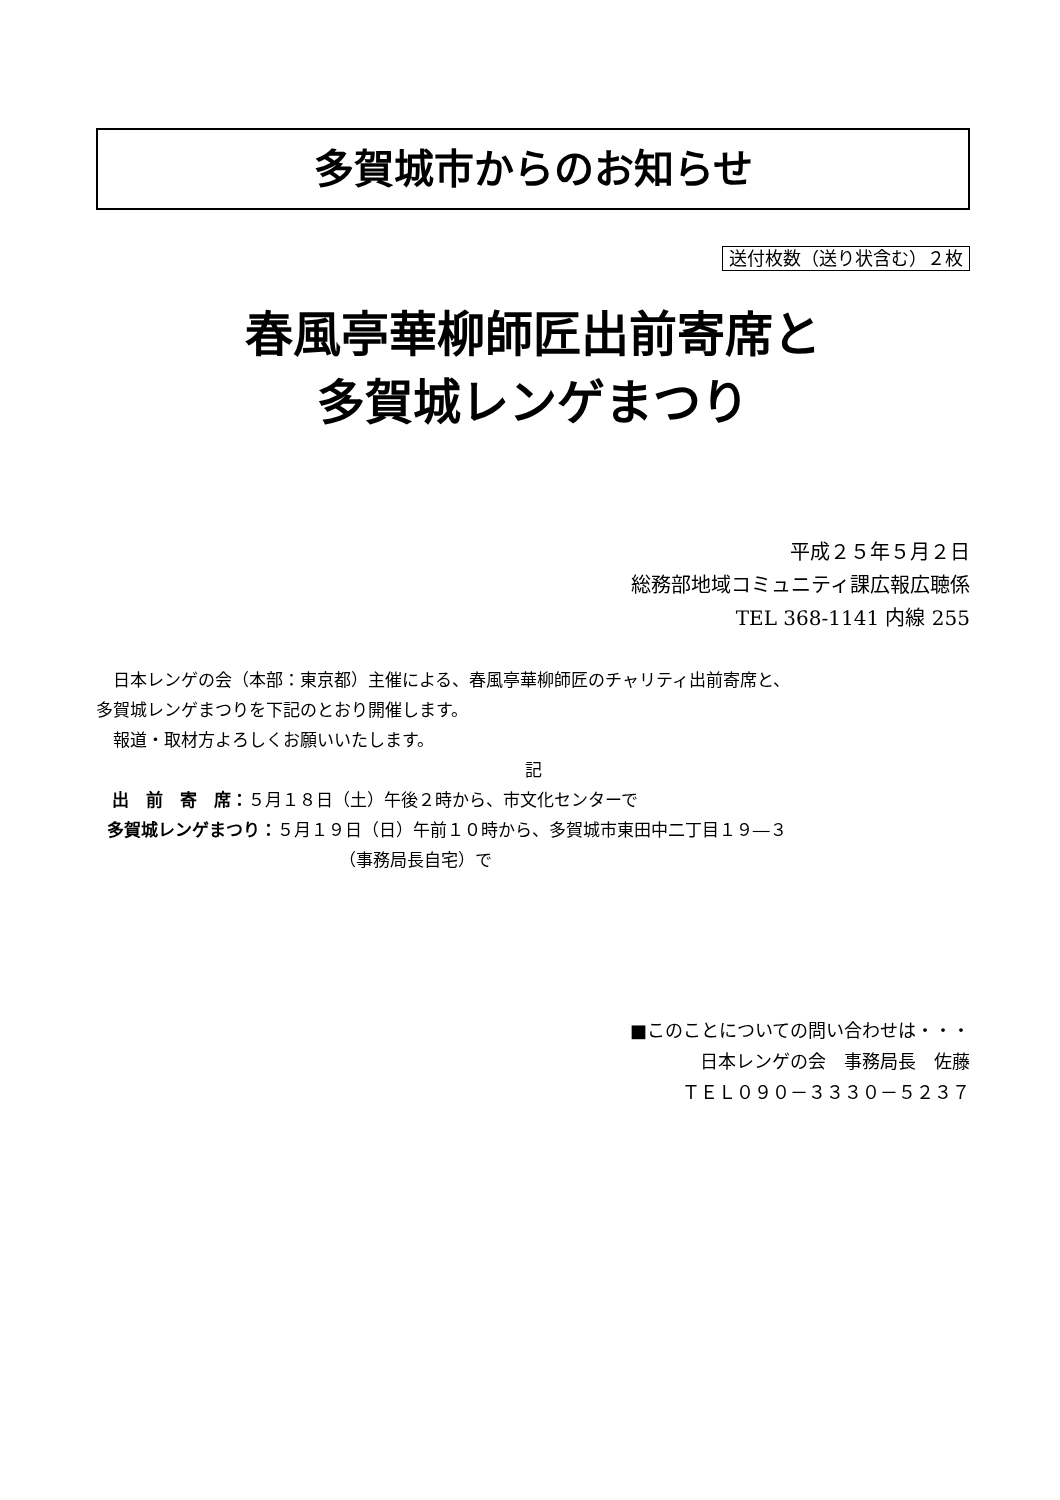多賀城市からのお知らせ
送付枚数（送り状含む）２枚
春風亭華柳師匠出前寄席と
多賀城レンゲまつり
平成２５年５月２日
総務部地域コミュニティ課広報広聴係
TEL 368-1141 内線 255
日本レンゲの会（本部：東京都）主催による、春風亭華柳師匠のチャリティ出前寄席と、
多賀城レンゲまつりを下記のとおり開催します。
報道・取材方よろしくお願いいたします。
記
出　前　寄　席：５月１８日（土）午後２時から、市文化センターで
多賀城レンゲまつり：５月１９日（日）午前１０時から、多賀城市東田中二丁目１９―３
（事務局長自宅）で
■このことについての問い合わせは・・・
日本レンゲの会　事務局長　佐藤
ＴＥＬ０９０－３３３０－５２３７